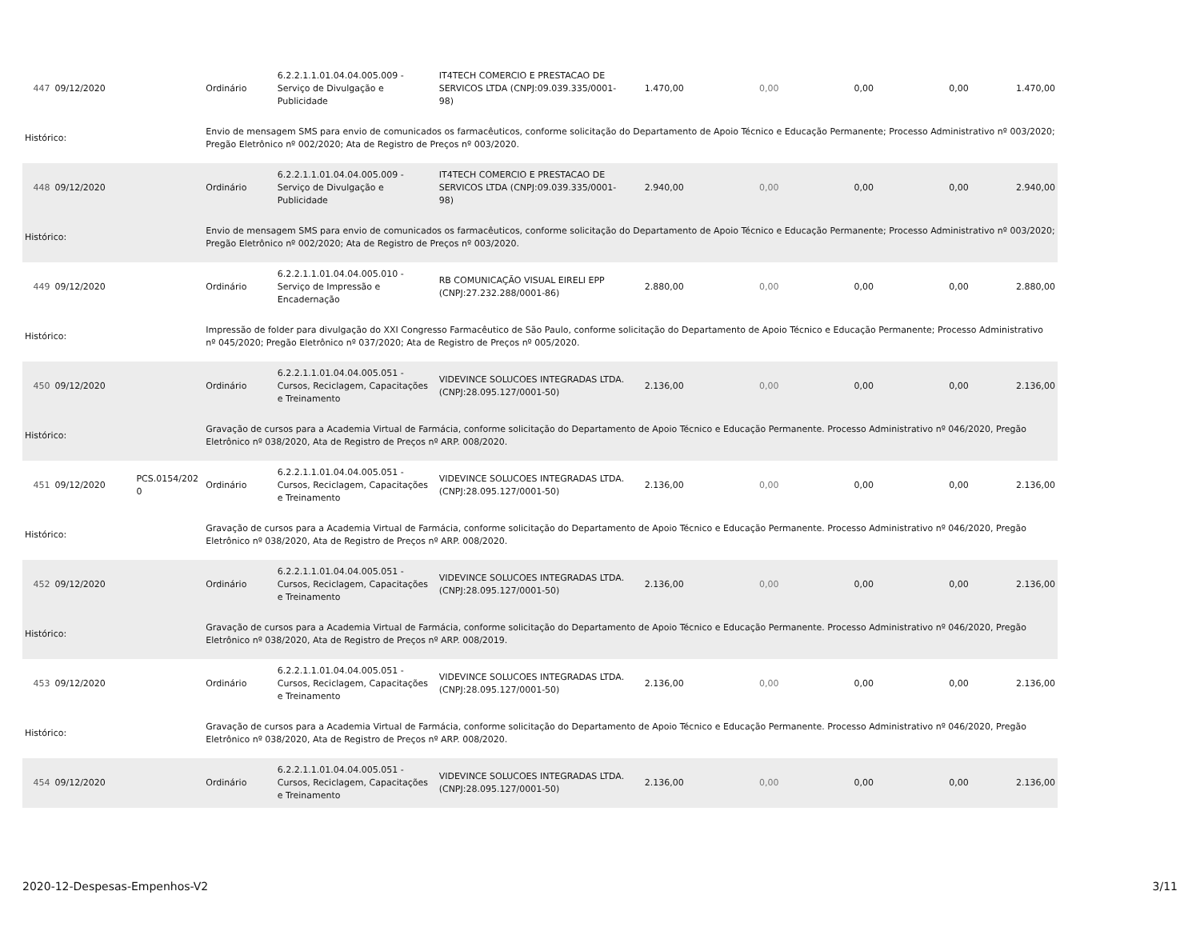| 447 | 09/12/2020 | | Ordinário | 6.2.2.1.1.01.04.04.005.009 - Serviço de Divulgação e Publicidade | IT4TECH COMERCIO E PRESTACAO DE SERVICOS LTDA (CNPJ:09.039.335/0001-98) | 1.470,00 | 0,00 | 0,00 | 0,00 | 1.470,00 |
| Histórico: | | | Envio de mensagem SMS para envio de comunicados os farmacêuticos, conforme solicitação do Departamento de Apoio Técnico e Educação Permanente; Processo Administrativo nº 003/2020; Pregão Eletrônico nº 002/2020; Ata de Registro de Preços nº 003/2020. | | | | | | | |
| 448 | 09/12/2020 | | Ordinário | 6.2.2.1.1.01.04.04.005.009 - Serviço de Divulgação e Publicidade | IT4TECH COMERCIO E PRESTACAO DE SERVICOS LTDA (CNPJ:09.039.335/0001-98) | 2.940,00 | 0,00 | 0,00 | 0,00 | 2.940,00 |
| Histórico: | | | Envio de mensagem SMS para envio de comunicados os farmacêuticos, conforme solicitação do Departamento de Apoio Técnico e Educação Permanente; Processo Administrativo nº 003/2020; Pregão Eletrônico nº 002/2020; Ata de Registro de Preços nº 003/2020. | | | | | | | |
| 449 | 09/12/2020 | | Ordinário | 6.2.2.1.1.01.04.04.005.010 - Serviço de Impressão e Encadernação | RB COMUNICAÇÃO VISUAL EIRELI EPP (CNPJ:27.232.288/0001-86) | 2.880,00 | 0,00 | 0,00 | 0,00 | 2.880,00 |
| Histórico: | | | Impressão de folder para divulgação do XXI Congresso Farmacêutico de São Paulo, conforme solicitação do Departamento de Apoio Técnico e Educação Permanente; Processo Administrativo nº 045/2020; Pregão Eletrônico nº 037/2020; Ata de Registro de Preços nº 005/2020. | | | | | | | |
| 450 | 09/12/2020 | | Ordinário | 6.2.2.1.1.01.04.04.005.051 - Cursos, Reciclagem, Capacitações e Treinamento | VIDEVINCE SOLUCOES INTEGRADAS LTDA. (CNPJ:28.095.127/0001-50) | 2.136,00 | 0,00 | 0,00 | 0,00 | 2.136,00 |
| Histórico: | | | Gravação de cursos para a Academia Virtual de Farmácia, conforme solicitação do Departamento de Apoio Técnico e Educação Permanente. Processo Administrativo nº 046/2020, Pregão Eletrônico nº 038/2020, Ata de Registro de Preços nº ARP. 008/2020. | | | | | | | |
| 451 | 09/12/2020 | PCS.0154/202 0 | Ordinário | 6.2.2.1.1.01.04.04.005.051 - Cursos, Reciclagem, Capacitações e Treinamento | VIDEVINCE SOLUCOES INTEGRADAS LTDA. (CNPJ:28.095.127/0001-50) | 2.136,00 | 0,00 | 0,00 | 0,00 | 2.136,00 |
| Histórico: | | | Gravação de cursos para a Academia Virtual de Farmácia, conforme solicitação do Departamento de Apoio Técnico e Educação Permanente. Processo Administrativo nº 046/2020, Pregão Eletrônico nº 038/2020, Ata de Registro de Preços nº ARP. 008/2020. | | | | | | | |
| 452 | 09/12/2020 | | Ordinário | 6.2.2.1.1.01.04.04.005.051 - Cursos, Reciclagem, Capacitações e Treinamento | VIDEVINCE SOLUCOES INTEGRADAS LTDA. (CNPJ:28.095.127/0001-50) | 2.136,00 | 0,00 | 0,00 | 0,00 | 2.136,00 |
| Histórico: | | | Gravação de cursos para a Academia Virtual de Farmácia, conforme solicitação do Departamento de Apoio Técnico e Educação Permanente. Processo Administrativo nº 046/2020, Pregão Eletrônico nº 038/2020, Ata de Registro de Preços nº ARP. 008/2019. | | | | | | | |
| 453 | 09/12/2020 | | Ordinário | 6.2.2.1.1.01.04.04.005.051 - Cursos, Reciclagem, Capacitações e Treinamento | VIDEVINCE SOLUCOES INTEGRADAS LTDA. (CNPJ:28.095.127/0001-50) | 2.136,00 | 0,00 | 0,00 | 0,00 | 2.136,00 |
| Histórico: | | | Gravação de cursos para a Academia Virtual de Farmácia, conforme solicitação do Departamento de Apoio Técnico e Educação Permanente. Processo Administrativo nº 046/2020, Pregão Eletrônico nº 038/2020, Ata de Registro de Preços nº ARP. 008/2020. | | | | | | | |
| 454 | 09/12/2020 | | Ordinário | 6.2.2.1.1.01.04.04.005.051 - Cursos, Reciclagem, Capacitações e Treinamento | VIDEVINCE SOLUCOES INTEGRADAS LTDA. (CNPJ:28.095.127/0001-50) | 2.136,00 | 0,00 | 0,00 | 0,00 | 2.136,00 |
2020-12-Despesas-Empenhos-V2 3/11